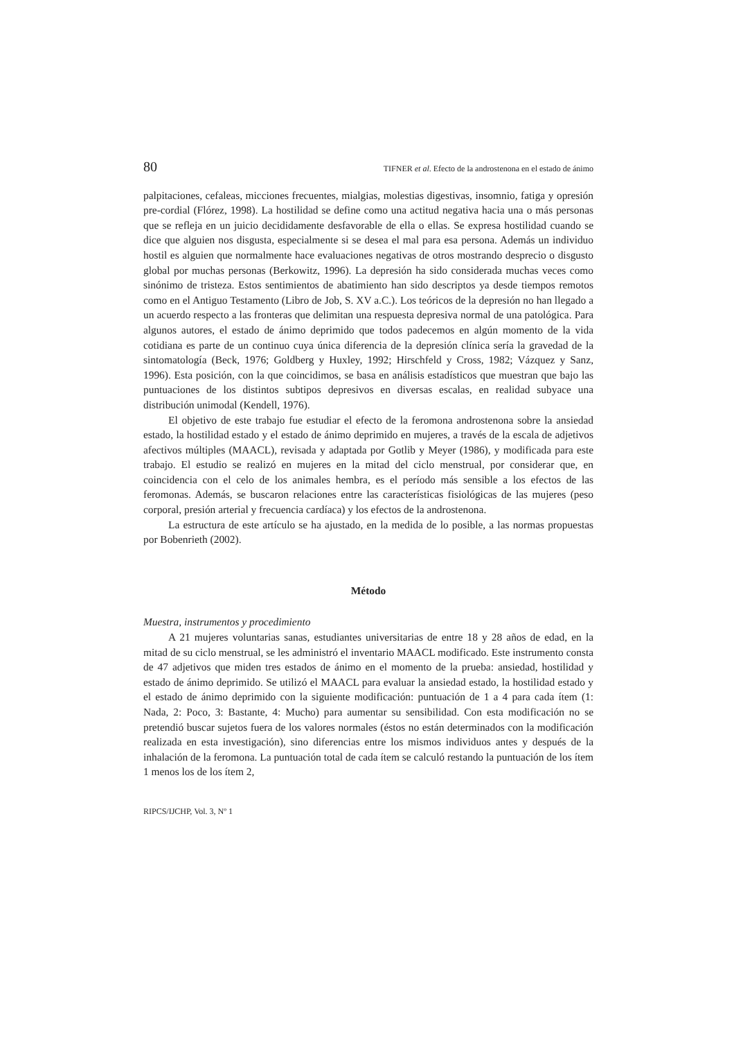80 TIFNER et al. Efecto de la androstenona en el estado de ánimo
palpitaciones, cefaleas, micciones frecuentes, mialgias, molestias digestivas, insomnio, fatiga y opresión pre-cordial (Flórez, 1998). La hostilidad se define como una actitud negativa hacia una o más personas que se refleja en un juicio decididamente desfavorable de ella o ellas. Se expresa hostilidad cuando se dice que alguien nos disgusta, especialmente si se desea el mal para esa persona. Además un individuo hostil es alguien que normalmente hace evaluaciones negativas de otros mostrando desprecio o disgusto global por muchas personas (Berkowitz, 1996). La depresión ha sido considerada muchas veces como sinónimo de tristeza. Estos sentimientos de abatimiento han sido descriptos ya desde tiempos remotos como en el Antiguo Testamento (Libro de Job, S. XV a.C.). Los teóricos de la depresión no han llegado a un acuerdo respecto a las fronteras que delimitan una respuesta depresiva normal de una patológica. Para algunos autores, el estado de ánimo deprimido que todos padecemos en algún momento de la vida cotidiana es parte de un continuo cuya única diferencia de la depresión clínica sería la gravedad de la sintomatología (Beck, 1976; Goldberg y Huxley, 1992; Hirschfeld y Cross, 1982; Vázquez y Sanz, 1996). Esta posición, con la que coincidimos, se basa en análisis estadísticos que muestran que bajo las puntuaciones de los distintos subtipos depresivos en diversas escalas, en realidad subyace una distribución unimodal (Kendell, 1976).
El objetivo de este trabajo fue estudiar el efecto de la feromona androstenona sobre la ansiedad estado, la hostilidad estado y el estado de ánimo deprimido en mujeres, a través de la escala de adjetivos afectivos múltiples (MAACL), revisada y adaptada por Gotlib y Meyer (1986), y modificada para este trabajo. El estudio se realizó en mujeres en la mitad del ciclo menstrual, por considerar que, en coincidencia con el celo de los animales hembra, es el período más sensible a los efectos de las feromonas. Además, se buscaron relaciones entre las características fisiológicas de las mujeres (peso corporal, presión arterial y frecuencia cardíaca) y los efectos de la androstenona.
La estructura de este artículo se ha ajustado, en la medida de lo posible, a las normas propuestas por Bobenrieth (2002).
Método
Muestra, instrumentos y procedimiento
A 21 mujeres voluntarias sanas, estudiantes universitarias de entre 18 y 28 años de edad, en la mitad de su ciclo menstrual, se les administró el inventario MAACL modificado. Este instrumento consta de 47 adjetivos que miden tres estados de ánimo en el momento de la prueba: ansiedad, hostilidad y estado de ánimo deprimido. Se utilizó el MAACL para evaluar la ansiedad estado, la hostilidad estado y el estado de ánimo deprimido con la siguiente modificación: puntuación de 1 a 4 para cada ítem (1: Nada, 2: Poco, 3: Bastante, 4: Mucho) para aumentar su sensibilidad. Con esta modificación no se pretendió buscar sujetos fuera de los valores normales (éstos no están determinados con la modificación realizada en esta investigación), sino diferencias entre los mismos individuos antes y después de la inhalación de la feromona. La puntuación total de cada ítem se calculó restando la puntuación de los ítem 1 menos los de los ítem 2,
RIPCS/IJCHP, Vol. 3, Nº 1